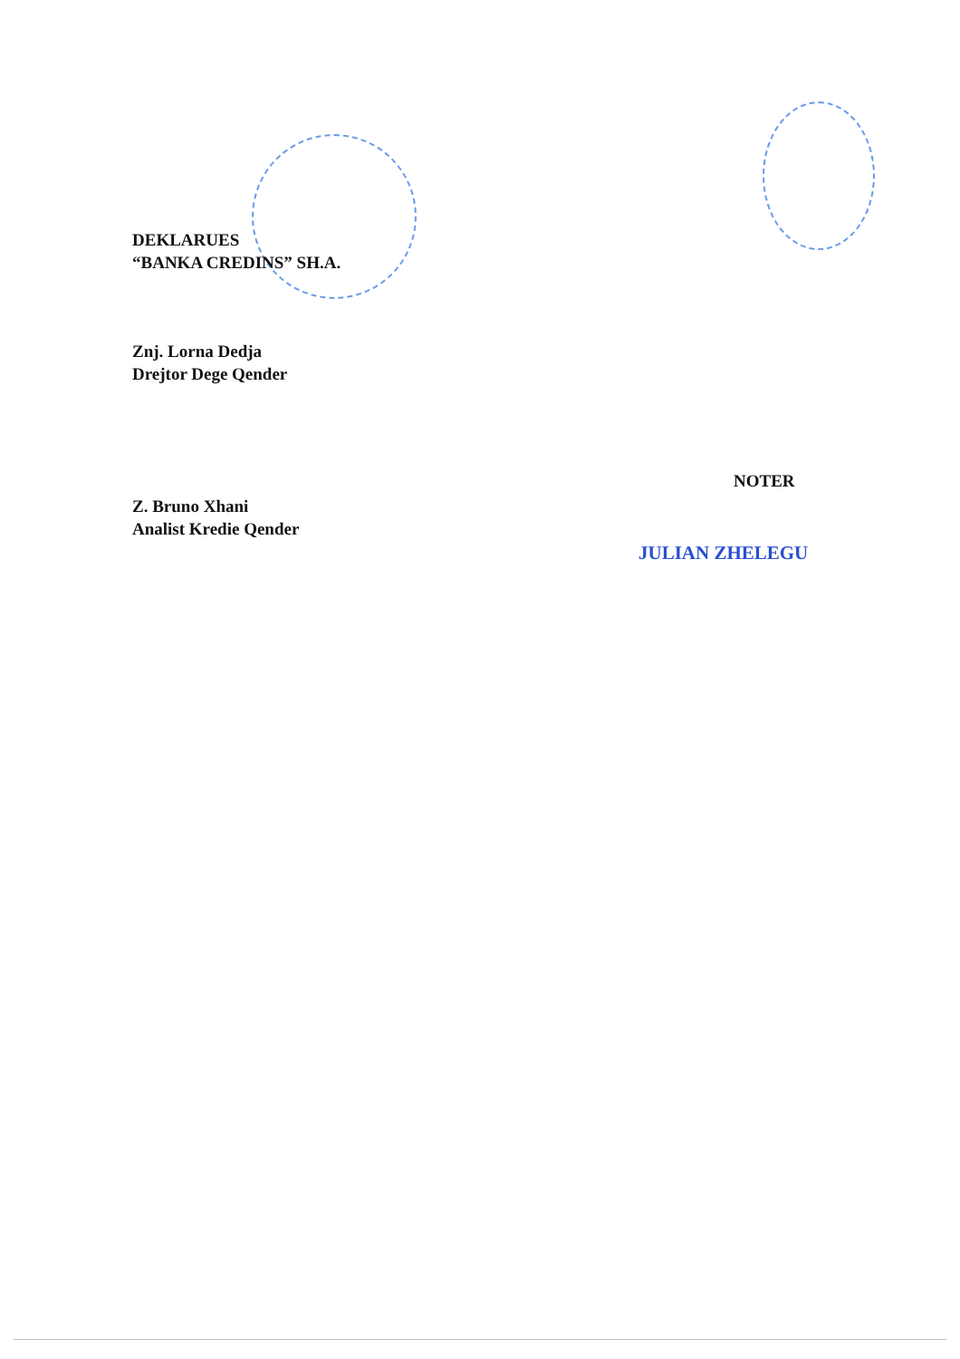DEKLARUES
“BANKA CREDINS” SH.A.
Znj. Lorna Dedja
Drejtor Dege Qender
Z. Bruno Xhani
Analist Kredie Qender
NOTER
JULIAN ZHELEGU